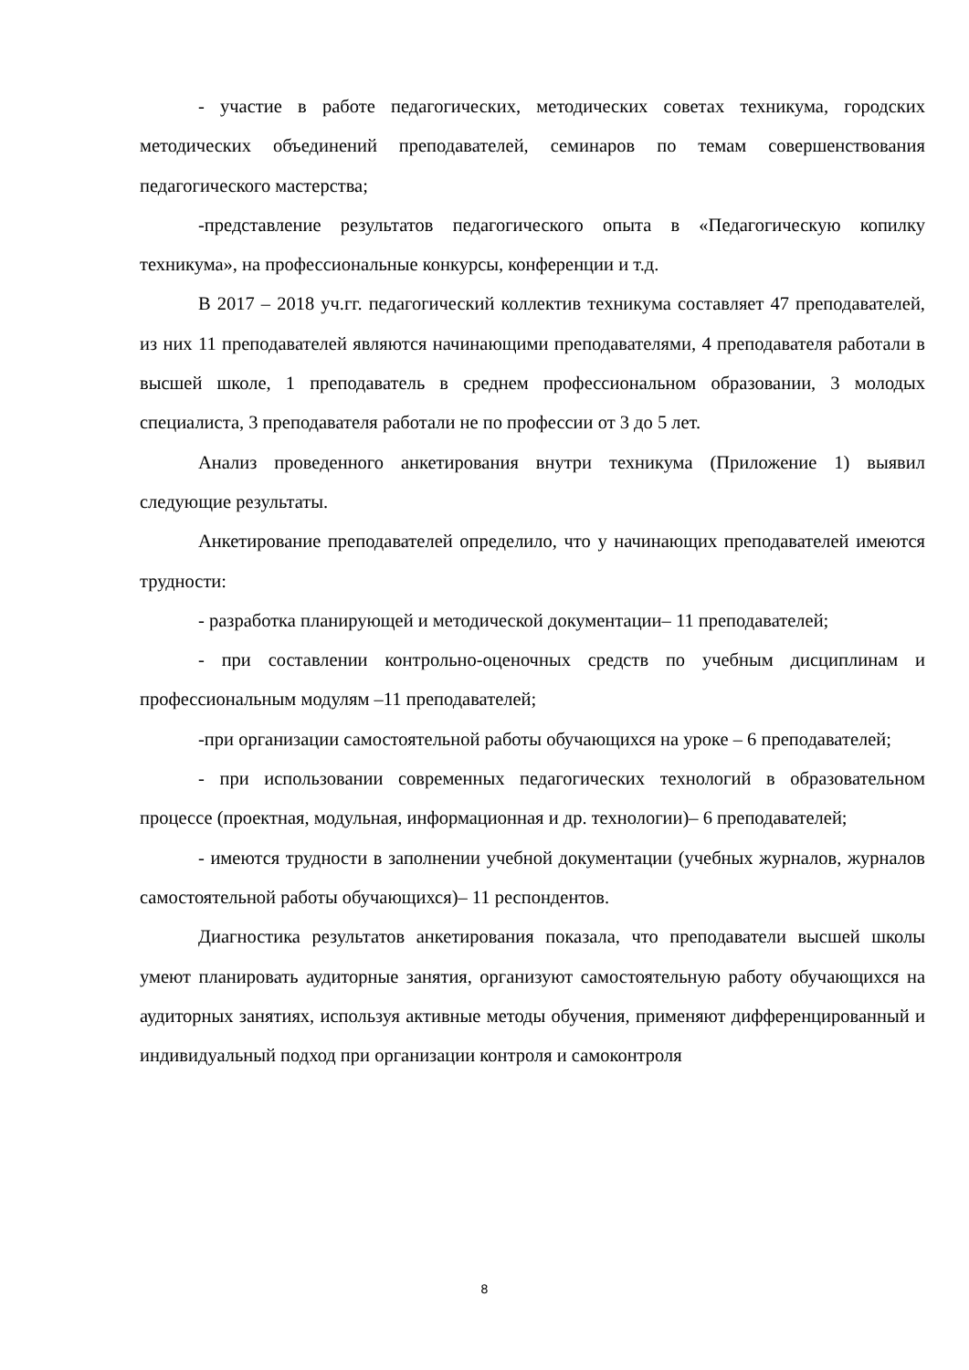- участие в работе педагогических, методических советах техникума, городских методических объединений преподавателей, семинаров по темам совершенствования педагогического мастерства;
-представление результатов педагогического опыта в «Педагогическую копилку техникума», на профессиональные конкурсы, конференции и т.д.
В 2017 – 2018 уч.гг. педагогический коллектив техникума составляет 47 преподавателей, из них 11 преподавателей являются начинающими преподавателями, 4 преподавателя работали в высшей школе, 1 преподаватель в среднем профессиональном образовании, 3 молодых специалиста, 3 преподавателя работали не по профессии от 3 до 5 лет.
Анализ проведенного анкетирования внутри техникума (Приложение 1) выявил следующие результаты.
Анкетирование преподавателей определило, что у начинающих преподавателей имеются трудности:
- разработка планирующей и методической документации– 11 преподавателей;
- при составлении контрольно-оценочных средств по учебным дисциплинам и профессиональным модулям –11 преподавателей;
-при организации самостоятельной работы обучающихся на уроке – 6 преподавателей;
- при использовании современных педагогических технологий в образовательном процессе (проектная, модульная, информационная и др. технологии)– 6 преподавателей;
- имеются трудности в заполнении учебной документации (учебных журналов, журналов самостоятельной работы обучающихся)– 11 респондентов.
Диагностика результатов анкетирования показала, что преподаватели высшей школы умеют планировать аудиторные занятия, организуют самостоятельную работу обучающихся на аудиторных занятиях, используя активные методы обучения, применяют дифференцированный и индивидуальный подход при организации контроля и самоконтроля
8